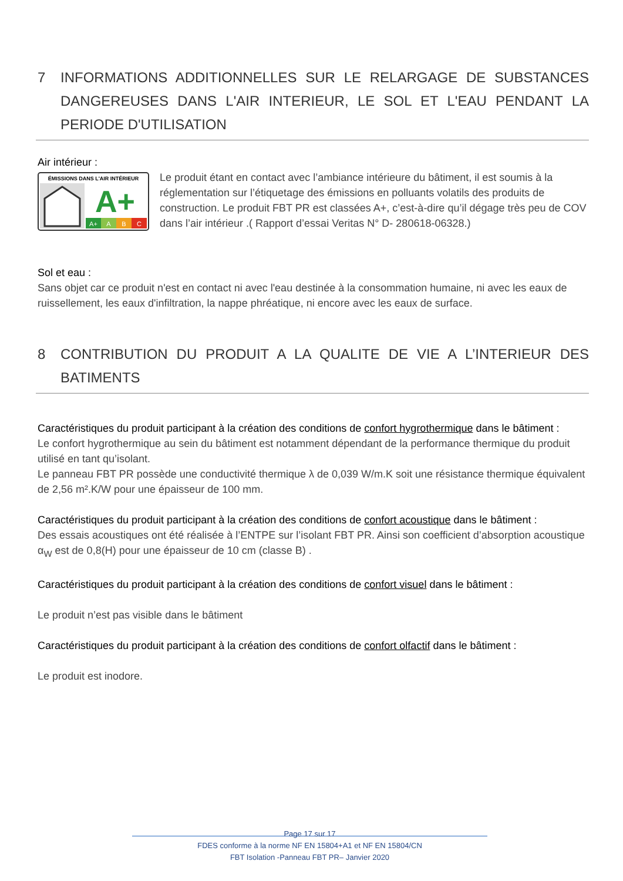7 INFORMATIONS ADDITIONNELLES SUR LE RELARGAGE DE SUBSTANCES DANGEREUSES DANS L'AIR INTERIEUR, LE SOL ET L'EAU PENDANT LA PERIODE D'UTILISATION
Air intérieur :
ÉMISSIONS DANS L'AIR INTÉRIEUR
A+
A+
A
B
C
Le produit étant en contact avec l’ambiance intérieure du bâtiment, il est soumis à la réglementation sur l’étiquetage des émissions en polluants volatils des produits de construction. Le produit FBT PR est classées A+, c’est-à-dire qu’il dégage très peu de COV dans l’air intérieur .( Rapport d’essai Veritas N° D- 280618-06328.)
Sol et eau :
Sans objet car ce produit n'est en contact ni avec l'eau destinée à la consommation humaine, ni avec les eaux de ruissellement, les eaux d'infiltration, la nappe phréatique, ni encore avec les eaux de surface.
8 CONTRIBUTION DU PRODUIT A LA QUALITE DE VIE A L’INTERIEUR DES BATIMENTS
Caractéristiques du produit participant à la création des conditions de confort hygrothermique dans le bâtiment :
Le confort hygrothermique au sein du bâtiment est notamment dépendant de la performance thermique du produit utilisé en tant qu’isolant.
Le panneau FBT PR possède une conductivité thermique λ de 0,039 W/m.K soit une résistance thermique équivalent de 2,56 m².K/W pour une épaisseur de 100 mm.
Caractéristiques du produit participant à la création des conditions de confort acoustique dans le bâtiment :
Des essais acoustiques ont été réalisée à l’ENTPE sur l’isolant FBT PR. Ainsi son coefficient d’absorption acoustique α<sub>W</sub> est de 0,8(H) pour une épaisseur de 10 cm (classe B) .
Caractéristiques du produit participant à la création des conditions de confort visuel dans le bâtiment :
Le produit n’est pas visible dans le bâtiment
Caractéristiques du produit participant à la création des conditions de confort olfactif dans le bâtiment :
Le produit est inodore.
Page 17 sur 17
FDES conforme à la norme NF EN 15804+A1 et NF EN 15804/CN
FBT Isolation -Panneau FBT PR– Janvier 2020